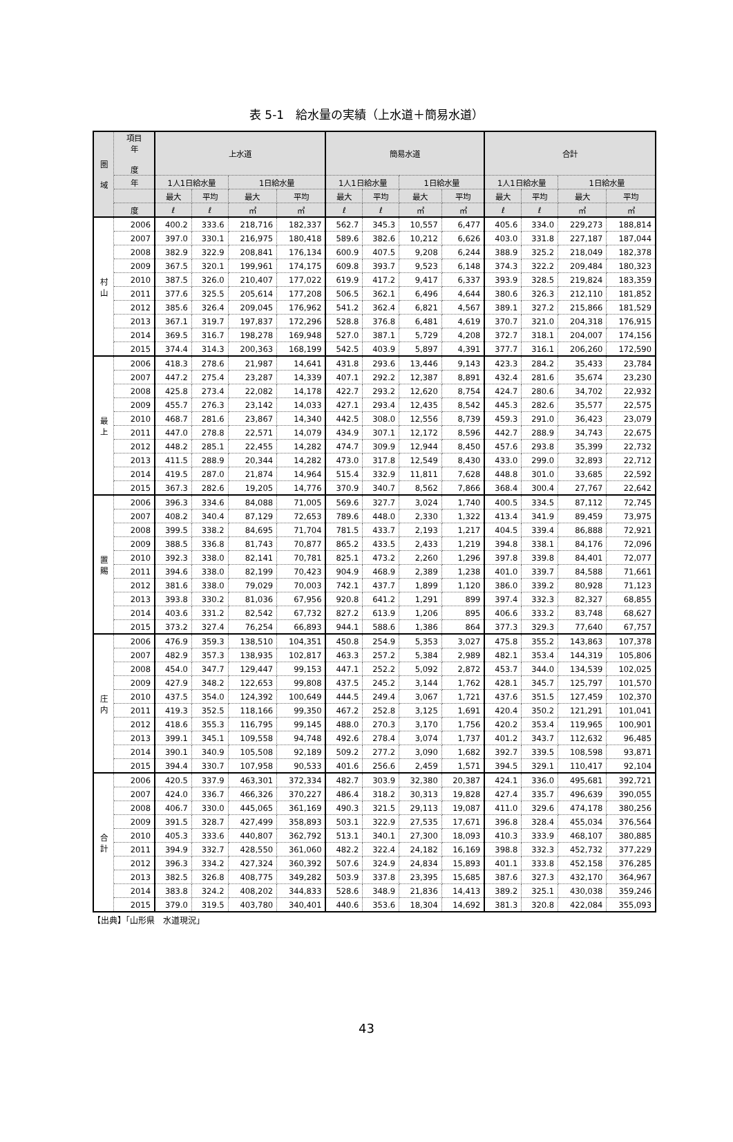表 5-1　給水量の実績（上水道＋簡易水道）
| 圏 域 | 項目 年 度 | 上水道 | | | | 簡易水道 | | | | 合計 | | | |
| --- | --- | --- | --- | --- | --- | --- | --- | --- | --- | --- | --- | --- | --- |
| | 年 | 1人1日給水量 | | 1日給水量 | | 1人1日給水量 | | 1日給水量 | | 1人1日給水量 | | 1日給水量 | |
| | | 最大 | 平均 | 最大 | 平均 | 最大 | 平均 | 最大 | 平均 | 最大 | 平均 | 最大 | 平均 |
| | 度 | ℓ | ℓ | ㎥ | ㎥ | ℓ | ℓ | ㎥ | ㎥ | ℓ | ℓ | ㎥ | ㎥ |
| 村 山 | 2006 | 400.2 | 333.6 | 218,716 | 182,337 | 562.7 | 345.3 | 10,557 | 6,477 | 405.6 | 334.0 | 229,273 | 188,814 |
| | 2007 | 397.0 | 330.1 | 216,975 | 180,418 | 589.6 | 382.6 | 10,212 | 6,626 | 403.0 | 331.8 | 227,187 | 187,044 |
| | 2008 | 382.9 | 322.9 | 208,841 | 176,134 | 600.9 | 407.5 | 9,208 | 6,244 | 388.9 | 325.2 | 218,049 | 182,378 |
| | 2009 | 367.5 | 320.1 | 199,961 | 174,175 | 609.8 | 393.7 | 9,523 | 6,148 | 374.3 | 322.2 | 209,484 | 180,323 |
| | 2010 | 387.5 | 326.0 | 210,407 | 177,022 | 619.9 | 417.2 | 9,417 | 6,337 | 393.9 | 328.5 | 219,824 | 183,359 |
| | 2011 | 377.6 | 325.5 | 205,614 | 177,208 | 506.5 | 362.1 | 6,496 | 4,644 | 380.6 | 326.3 | 212,110 | 181,852 |
| | 2012 | 385.6 | 326.4 | 209,045 | 176,962 | 541.2 | 362.4 | 6,821 | 4,567 | 389.1 | 327.2 | 215,866 | 181,529 |
| | 2013 | 367.1 | 319.7 | 197,837 | 172,296 | 528.8 | 376.8 | 6,481 | 4,619 | 370.7 | 321.0 | 204,318 | 176,915 |
| | 2014 | 369.5 | 316.7 | 198,278 | 169,948 | 527.0 | 387.1 | 5,729 | 4,208 | 372.7 | 318.1 | 204,007 | 174,156 |
| | 2015 | 374.4 | 314.3 | 200,363 | 168,199 | 542.5 | 403.9 | 5,897 | 4,391 | 377.7 | 316.1 | 206,260 | 172,590 |
| 最 上 | 2006 | 418.3 | 278.6 | 21,987 | 14,641 | 431.8 | 293.6 | 13,446 | 9,143 | 423.3 | 284.2 | 35,433 | 23,784 |
| | 2007 | 447.2 | 275.4 | 23,287 | 14,339 | 407.1 | 292.2 | 12,387 | 8,891 | 432.4 | 281.6 | 35,674 | 23,230 |
| | 2008 | 425.8 | 273.4 | 22,082 | 14,178 | 422.7 | 293.2 | 12,620 | 8,754 | 424.7 | 280.6 | 34,702 | 22,932 |
| | 2009 | 455.7 | 276.3 | 23,142 | 14,033 | 427.1 | 293.4 | 12,435 | 8,542 | 445.3 | 282.6 | 35,577 | 22,575 |
| | 2010 | 468.7 | 281.6 | 23,867 | 14,340 | 442.5 | 308.0 | 12,556 | 8,739 | 459.3 | 291.0 | 36,423 | 23,079 |
| | 2011 | 447.0 | 278.8 | 22,571 | 14,079 | 434.9 | 307.1 | 12,172 | 8,596 | 442.7 | 288.9 | 34,743 | 22,675 |
| | 2012 | 448.2 | 285.1 | 22,455 | 14,282 | 474.7 | 309.9 | 12,944 | 8,450 | 457.6 | 293.8 | 35,399 | 22,732 |
| | 2013 | 411.5 | 288.9 | 20,344 | 14,282 | 473.0 | 317.8 | 12,549 | 8,430 | 433.0 | 299.0 | 32,893 | 22,712 |
| | 2014 | 419.5 | 287.0 | 21,874 | 14,964 | 515.4 | 332.9 | 11,811 | 7,628 | 448.8 | 301.0 | 33,685 | 22,592 |
| | 2015 | 367.3 | 282.6 | 19,205 | 14,776 | 370.9 | 340.7 | 8,562 | 7,866 | 368.4 | 300.4 | 27,767 | 22,642 |
| 置 賜 | 2006 | 396.3 | 334.6 | 84,088 | 71,005 | 569.6 | 327.7 | 3,024 | 1,740 | 400.5 | 334.5 | 87,112 | 72,745 |
| | 2007 | 408.2 | 340.4 | 87,129 | 72,653 | 789.6 | 448.0 | 2,330 | 1,322 | 413.4 | 341.9 | 89,459 | 73,975 |
| | 2008 | 399.5 | 338.2 | 84,695 | 71,704 | 781.5 | 433.7 | 2,193 | 1,217 | 404.5 | 339.4 | 86,888 | 72,921 |
| | 2009 | 388.5 | 336.8 | 81,743 | 70,877 | 865.2 | 433.5 | 2,433 | 1,219 | 394.8 | 338.1 | 84,176 | 72,096 |
| | 2010 | 392.3 | 338.0 | 82,141 | 70,781 | 825.1 | 473.2 | 2,260 | 1,296 | 397.8 | 339.8 | 84,401 | 72,077 |
| | 2011 | 394.6 | 338.0 | 82,199 | 70,423 | 904.9 | 468.9 | 2,389 | 1,238 | 401.0 | 339.7 | 84,588 | 71,661 |
| | 2012 | 381.6 | 338.0 | 79,029 | 70,003 | 742.1 | 437.7 | 1,899 | 1,120 | 386.0 | 339.2 | 80,928 | 71,123 |
| | 2013 | 393.8 | 330.2 | 81,036 | 67,956 | 920.8 | 641.2 | 1,291 | 899 | 397.4 | 332.3 | 82,327 | 68,855 |
| | 2014 | 403.6 | 331.2 | 82,542 | 67,732 | 827.2 | 613.9 | 1,206 | 895 | 406.6 | 333.2 | 83,748 | 68,627 |
| | 2015 | 373.2 | 327.4 | 76,254 | 66,893 | 944.1 | 588.6 | 1,386 | 864 | 377.3 | 329.3 | 77,640 | 67,757 |
| 庄 内 | 2006 | 476.9 | 359.3 | 138,510 | 104,351 | 450.8 | 254.9 | 5,353 | 3,027 | 475.8 | 355.2 | 143,863 | 107,378 |
| | 2007 | 482.9 | 357.3 | 138,935 | 102,817 | 463.3 | 257.2 | 5,384 | 2,989 | 482.1 | 353.4 | 144,319 | 105,806 |
| | 2008 | 454.0 | 347.7 | 129,447 | 99,153 | 447.1 | 252.2 | 5,092 | 2,872 | 453.7 | 344.0 | 134,539 | 102,025 |
| | 2009 | 427.9 | 348.2 | 122,653 | 99,808 | 437.5 | 245.2 | 3,144 | 1,762 | 428.1 | 345.7 | 125,797 | 101,570 |
| | 2010 | 437.5 | 354.0 | 124,392 | 100,649 | 444.5 | 249.4 | 3,067 | 1,721 | 437.6 | 351.5 | 127,459 | 102,370 |
| | 2011 | 419.3 | 352.5 | 118,166 | 99,350 | 467.2 | 252.8 | 3,125 | 1,691 | 420.4 | 350.2 | 121,291 | 101,041 |
| | 2012 | 418.6 | 355.3 | 116,795 | 99,145 | 488.0 | 270.3 | 3,170 | 1,756 | 420.2 | 353.4 | 119,965 | 100,901 |
| | 2013 | 399.1 | 345.1 | 109,558 | 94,748 | 492.6 | 278.4 | 3,074 | 1,737 | 401.2 | 343.7 | 112,632 | 96,485 |
| | 2014 | 390.1 | 340.9 | 105,508 | 92,189 | 509.2 | 277.2 | 3,090 | 1,682 | 392.7 | 339.5 | 108,598 | 93,871 |
| | 2015 | 394.4 | 330.7 | 107,958 | 90,533 | 401.6 | 256.6 | 2,459 | 1,571 | 394.5 | 329.1 | 110,417 | 92,104 |
| 合 計 | 2006 | 420.5 | 337.9 | 463,301 | 372,334 | 482.7 | 303.9 | 32,380 | 20,387 | 424.1 | 336.0 | 495,681 | 392,721 |
| | 2007 | 424.0 | 336.7 | 466,326 | 370,227 | 486.4 | 318.2 | 30,313 | 19,828 | 427.4 | 335.7 | 496,639 | 390,055 |
| | 2008 | 406.7 | 330.0 | 445,065 | 361,169 | 490.3 | 321.5 | 29,113 | 19,087 | 411.0 | 329.6 | 474,178 | 380,256 |
| | 2009 | 391.5 | 328.7 | 427,499 | 358,893 | 503.1 | 322.9 | 27,535 | 17,671 | 396.8 | 328.4 | 455,034 | 376,564 |
| | 2010 | 405.3 | 333.6 | 440,807 | 362,792 | 513.1 | 340.1 | 27,300 | 18,093 | 410.3 | 333.9 | 468,107 | 380,885 |
| | 2011 | 394.9 | 332.7 | 428,550 | 361,060 | 482.2 | 322.4 | 24,182 | 16,169 | 398.8 | 332.3 | 452,732 | 377,229 |
| | 2012 | 396.3 | 334.2 | 427,324 | 360,392 | 507.6 | 324.9 | 24,834 | 15,893 | 401.1 | 333.8 | 452,158 | 376,285 |
| | 2013 | 382.5 | 326.8 | 408,775 | 349,282 | 503.9 | 337.8 | 23,395 | 15,685 | 387.6 | 327.3 | 432,170 | 364,967 |
| | 2014 | 383.8 | 324.2 | 408,202 | 344,833 | 528.6 | 348.9 | 21,836 | 14,413 | 389.2 | 325.1 | 430,038 | 359,246 |
| | 2015 | 379.0 | 319.5 | 403,780 | 340,401 | 440.6 | 353.6 | 18,304 | 14,692 | 381.3 | 320.8 | 422,084 | 355,093 |
【出典】「山形県　水道現況」
43